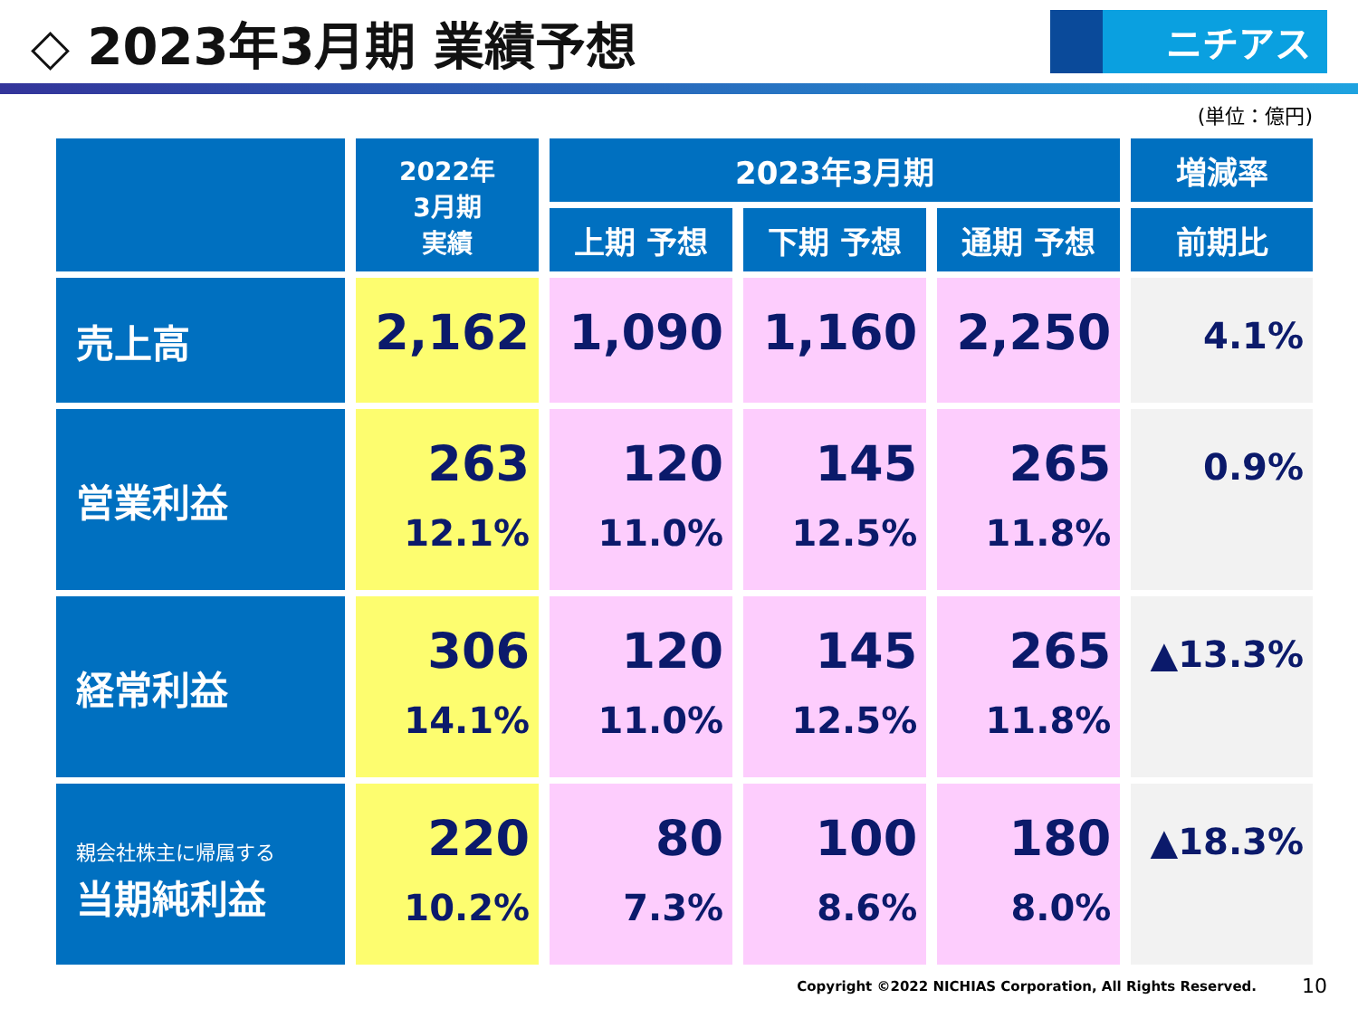◇ 2023年3月期 業績予想
ニチアス
(単位：億円)
| | 2022年 3月期 実績 | 2023年3月期 | | | 増減率 |
| --- | --- | --- | --- | --- | --- |
| | | 上期 予想 | 下期 予想 | 通期 予想 | 前期比 |
| 売上高 | 2,162 | 1,090 | 1,160 | 2,250 | 4.1% |
| 営業利益 | 263 12.1% | 120 11.0% | 145 12.5% | 265 11.8% | 0.9% |
| 経常利益 | 306 14.1% | 120 11.0% | 145 12.5% | 265 11.8% | ▲13.3% |
| 親会社株主に帰属する 当期純利益 | 220 10.2% | 80 7.3% | 100 8.6% | 180 8.0% | ▲18.3% |
Copyright ©2022 NICHIAS Corporation, All Rights Reserved. 10